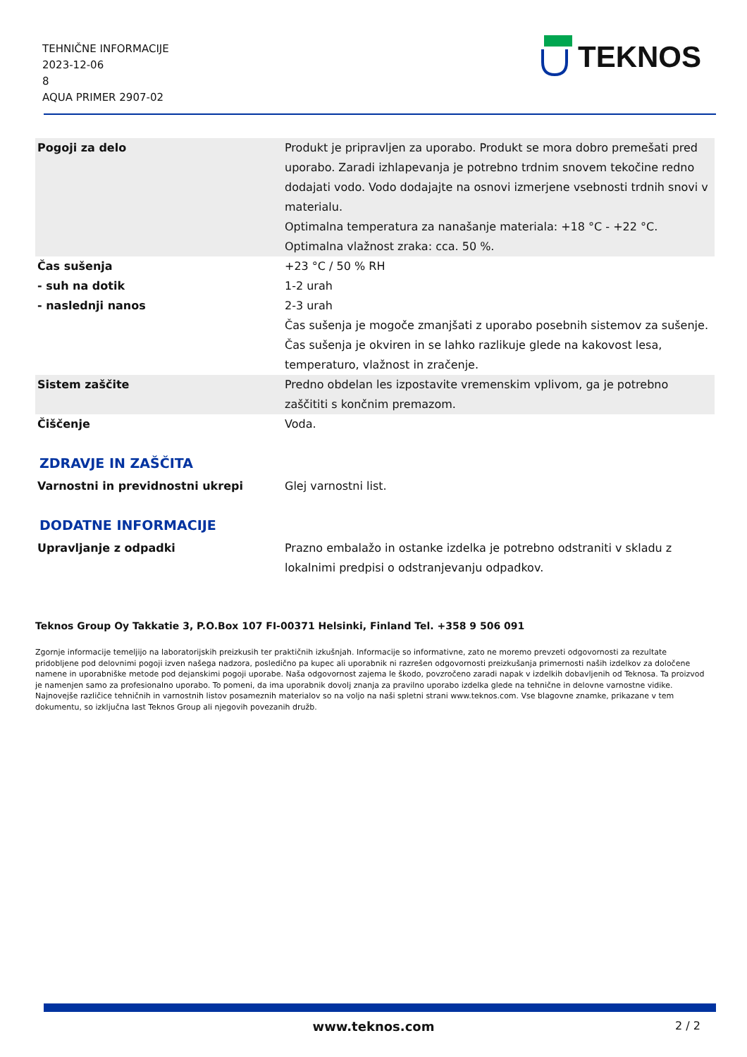TEHNIČNE INFORMACIJE
2023-12-06
8
AQUA PRIMER 2907-02
TEKNOS
| Pogoji za delo | Produkt je pripravljen za uporabo. Produkt se mora dobro premešati pred uporabo. Zaradi izhlapevanja je potrebno trdnim snovem tekočine redno dodajati vodo. Vodo dodajajte na osnovi izmerjene vsebnosti trdnih snovi v materialu. Optimalna temperatura za nanašanje materiala: +18 °C - +22 °C. Optimalna vlažnost zraka: cca. 50 %. |
| Čas sušenja - suh na dotik - naslednji nanos | +23 °C / 50 % RH 1-2 urah 2-3 urah Čas sušenja je mogoče zmanjšati z uporabo posebnih sistemov za sušenje. Čas sušenja je okviren in se lahko razlikuje glede na kakovost lesa, temperaturo, vlažnost in zračenje. |
| Sistem zaščite | Predno obdelan les izpostavite vremenskim vplivom, ga je potrebno zaščititi s končnim premazom. |
| Čiščenje | Voda. |
ZDRAVJE IN ZAŠČITA
| Varnostni in previdnostni ukrepi | Glej varnostni list. |
DODATNE INFORMACIJE
| Upravljanje z odpadki | Prazno embalažo in ostanke izdelka je potrebno odstraniti v skladu z lokalnimi predpisi o odstranjevanju odpadkov. |
Teknos Group Oy Takkatie 3, P.O.Box 107 FI-00371 Helsinki, Finland Tel. +358 9 506 091
Zgornje informacije temeljijo na laboratorijskih preizkusih ter praktičnih izkušnjah. Informacije so informativne, zato ne moremo prevzeti odgovornosti za rezultate pridobljene pod delovnimi pogoji izven našega nadzora, posledično pa kupec ali uporabnik ni razrešen odgovornosti preizkušanja primernosti naših izdelkov za določene namene in uporabniške metode pod dejanskimi pogoji uporabe. Naša odgovornost zajema le škodo, povzročeno zaradi napak v izdelkih dobavljenih od Teknosa. Ta proizvod je namenjen samo za profesionalno uporabo. To pomeni, da ima uporabnik dovolj znanja za pravilno uporabo izdelka glede na tehnične in delovne varnostne vidike. Najnovejše različice tehničnih in varnostnih listov posameznih materialov so na voljo na naši spletni strani www.teknos.com. Vse blagovne znamke, prikazane v tem dokumentu, so izključna last Teknos Group ali njegovih povezanih družb.
www.teknos.com 2 / 2